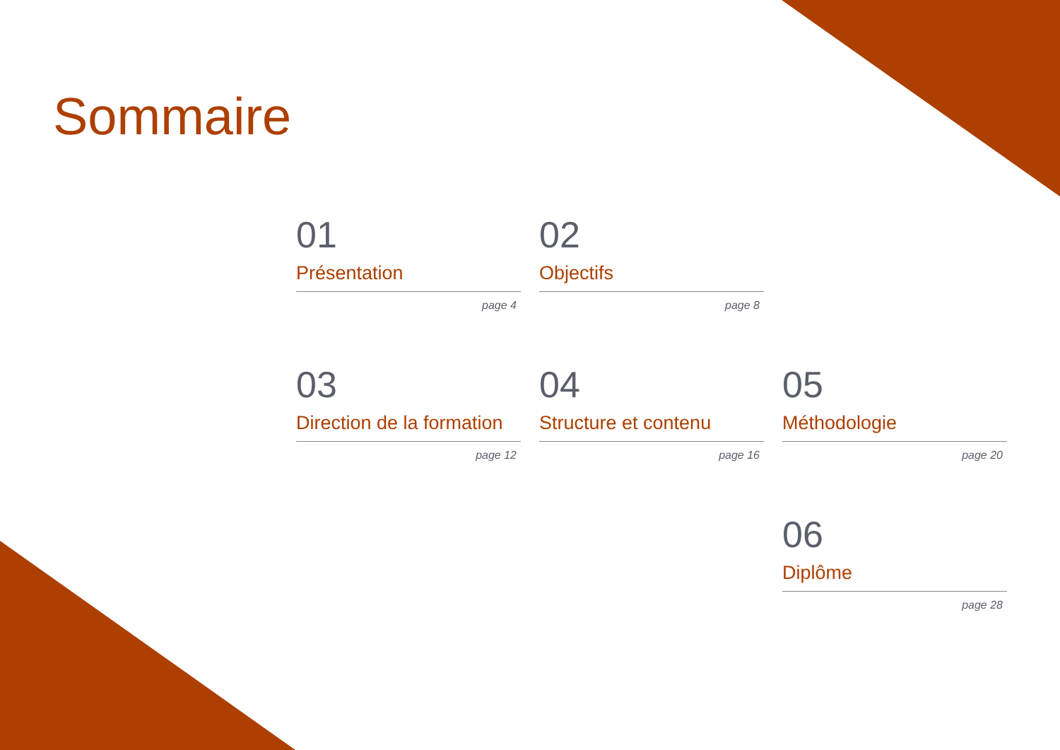Sommaire
01
Présentation
page 4
02
Objectifs
page 8
03
Direction de la formation
page 12
04
Structure et contenu
page 16
05
Méthodologie
page 20
06
Diplôme
page 28